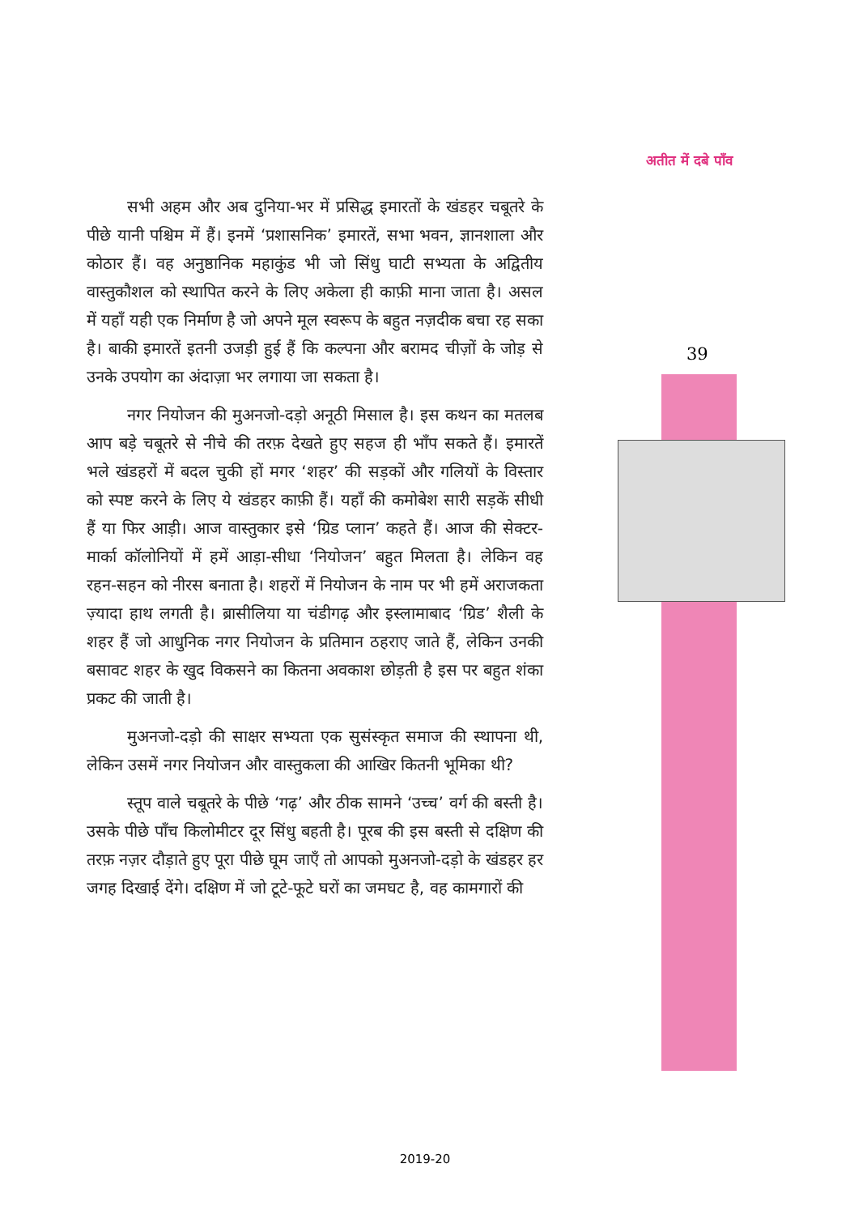अतीत में दबे पाँव
39
सभी अहम और अब दुनिया-भर में प्रसिद्ध इमारतों के खंडहर चबूतरे के पीछे यानी पश्चिम में हैं। इनमें ‘प्रशासनिक’ इमारतें, सभा भवन, ज्ञानशाला और कोठार हैं। वह अनुष्ठानिक महाकुंड भी जो सिंधु घाटी सभ्यता के अद्वितीय वास्तुकौशल को स्थापित करने के लिए अकेला ही काफ़ी माना जाता है। असल में यहाँ यही एक निर्माण है जो अपने मूल स्वरूप के बहुत नज़दीक बचा रह सका है। बाकी इमारतें इतनी उजड़ी हुई हैं कि कल्पना और बरामद चीज़ों के जोड़ से उनके उपयोग का अंदाज़ा भर लगाया जा सकता है।
नगर नियोजन की मुअनजो-दड़ो अनूठी मिसाल है। इस कथन का मतलब आप बड़े चबूतरे से नीचे की तरफ़ देखते हुए सहज ही भाँप सकते हैं। इमारतें भले खंडहरों में बदल चुकी हों मगर ‘शहर’ की सड़कों और गलियों के विस्तार को स्पष्ट करने के लिए ये खंडहर काफ़ी हैं। यहाँ की कमोबेश सारी सड़कें सीधी हैं या फिर आड़ी। आज वास्तुकार इसे ‘ग्रिड प्लान’ कहते हैं। आज की सेक्टर-मार्का कॉलोनियों में हमें आड़ा-सीधा ‘नियोजन’ बहुत मिलता है। लेकिन वह रहन-सहन को नीरस बनाता है। शहरों में नियोजन के नाम पर भी हमें अराजकता ज़्यादा हाथ लगती है। ब्रासीलिया या चंडीगढ़ और इस्लामाबाद ‘ग्रिड’ शैली के शहर हैं जो आधुनिक नगर नियोजन के प्रतिमान ठहराए जाते हैं, लेकिन उनकी बसावट शहर के खुद विकसने का कितना अवकाश छोड़ती है इस पर बहुत शंका प्रकट की जाती है।
मुअनजो-दड़ो की साक्षर सभ्यता एक सुसंस्कृत समाज की स्थापना थी, लेकिन उसमें नगर नियोजन और वास्तुकला की आखिर कितनी भूमिका थी?
स्तूप वाले चबूतरे के पीछे ‘गढ़’ और ठीक सामने ‘उच्च’ वर्ग की बस्ती है। उसके पीछे पाँच किलोमीटर दूर सिंधु बहती है। पूरब की इस बस्ती से दक्षिण की तरफ़ नज़र दौड़ाते हुए पूरा पीछे घूम जाएँ तो आपको मुअनजो-दड़ो के खंडहर हर जगह दिखाई देंगे। दक्षिण में जो टूटे-फूटे घरों का जमघट है, वह कामगारों की
2019-20